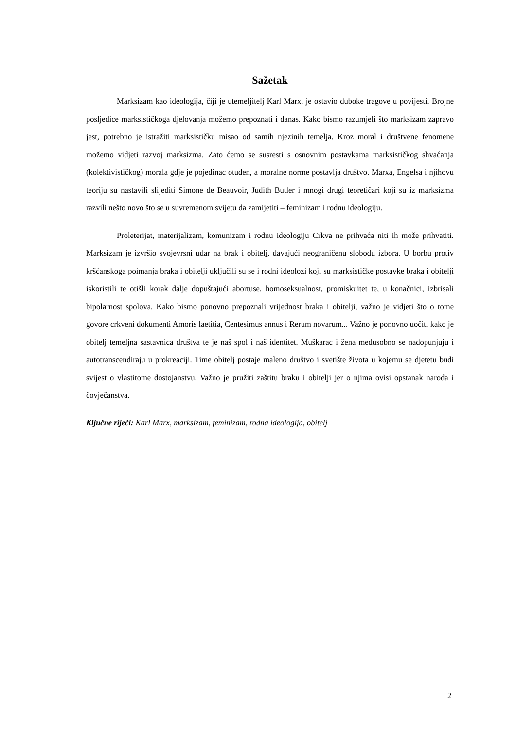Sažetak
Marksizam kao ideologija, čiji je utemeljitelj Karl Marx, je ostavio duboke tragove u povijesti. Brojne posljedice marksističkoga djelovanja možemo prepoznati i danas. Kako bismo razumjeli što marksizam zapravo jest, potrebno je istražiti marksističku misao od samih njezinih temelja. Kroz moral i društvene fenomene možemo vidjeti razvoj marksizma. Zato ćemo se susresti s osnovnim postavkama marksističkog shvaćanja (kolektivističkog) morala gdje je pojedinac otuđen, a moralne norme postavlja društvo. Marxa, Engelsa i njihovu teoriju su nastavili slijediti Simone de Beauvoir, Judith Butler i mnogi drugi teoretičari koji su iz marksizma razvili nešto novo što se u suvremenom svijetu da zamijetiti – feminizam i rodnu ideologiju.
Proleterijat, materijalizam, komunizam i rodnu ideologiju Crkva ne prihvaća niti ih može prihvatiti. Marksizam je izvršio svojevrsni udar na brak i obitelj, davajući neograničenu slobodu izbora. U borbu protiv kršćanskoga poimanja braka i obitelji uključili su se i rodni ideolozi koji su marksističke postavke braka i obitelji iskoristili te otišli korak dalje dopuštajući abortuse, homoseksualnost, promiskuitet te, u konačnici, izbrisali bipolarnost spolova. Kako bismo ponovno prepoznali vrijednost braka i obitelji, važno je vidjeti što o tome govore crkveni dokumenti Amoris laetitia, Centesimus annus i Rerum novarum... Važno je ponovno uočiti kako je obitelj temeljna sastavnica društva te je naš spol i naš identitet. Muškarac i žena međusobno se nadopunjuju i autotranscendiraju u prokreaciji. Time obitelj postaje maleno društvo i svetište života u kojemu se djetetu budi svijest o vlastitome dostojanstvu. Važno je pružiti zaštitu braku i obitelji jer o njima ovisi opstanak naroda i čovječanstva.
Ključne riječi: Karl Marx, marksizam, feminizam, rodna ideologija, obitelj
2